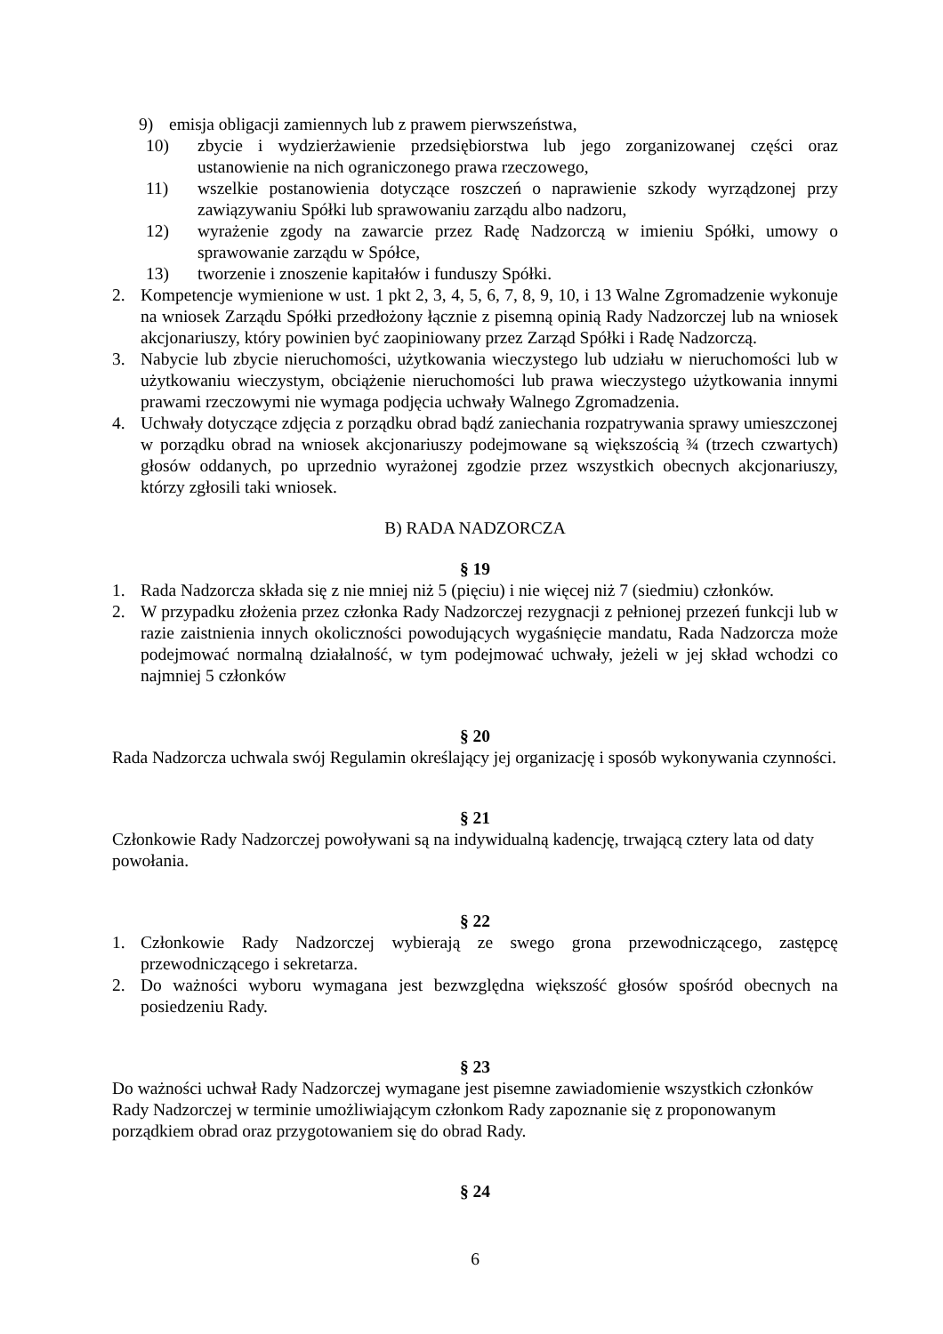9) emisja obligacji zamiennych lub z prawem pierwszeństwa,
10) zbycie i wydzierżawienie przedsiębiorstwa lub jego zorganizowanej części oraz ustanowienie na nich ograniczonego prawa rzeczowego,
11) wszelkie postanowienia dotyczące roszczeń o naprawienie szkody wyrządzonej przy zawiązywaniu Spółki lub sprawowaniu zarządu albo nadzoru,
12) wyrażenie zgody na zawarcie przez Radę Nadzorczą w imieniu Spółki, umowy o sprawowanie zarządu w Spółce,
13) tworzenie i znoszenie kapitałów i funduszy Spółki.
2. Kompetencje wymienione w ust. 1 pkt 2, 3, 4, 5, 6, 7, 8, 9, 10, i 13 Walne Zgromadzenie wykonuje na wniosek Zarządu Spółki przedłożony łącznie z pisemną opinią Rady Nadzorczej lub na wniosek akcjonariuszy, który powinien być zaopiniowany przez Zarząd Spółki i Radę Nadzorczą.
3. Nabycie lub zbycie nieruchomości, użytkowania wieczystego lub udziału w nieruchomości lub w użytkowaniu wieczystym, obciążenie nieruchomości lub prawa wieczystego użytkowania innymi prawami rzeczowymi nie wymaga podjęcia uchwały Walnego Zgromadzenia.
4. Uchwały dotyczące zdjęcia z porządku obrad bądź zaniechania rozpatrywania sprawy umieszczonej w porządku obrad na wniosek akcjonariuszy podejmowane są większością ¾ (trzech czwartych) głosów oddanych, po uprzednio wyrażonej zgodzie przez wszystkich obecnych akcjonariuszy, którzy zgłosili taki wniosek.
B) RADA NADZORCZA
§ 19
1. Rada Nadzorcza składa się z nie mniej niż 5 (pięciu) i nie więcej niż 7 (siedmiu) członków.
2. W przypadku złożenia przez członka Rady Nadzorczej rezygnacji z pełnionej przezeń funkcji lub w razie zaistnienia innych okoliczności powodujących wygaśnięcie mandatu, Rada Nadzorcza może podejmować normalną działalność, w tym podejmować uchwały, jeżeli w jej skład wchodzi co najmniej 5 członków
§ 20
Rada Nadzorcza uchwala swój Regulamin określający jej organizację i sposób wykonywania czynności.
§ 21
Członkowie Rady Nadzorczej powoływani są na indywidualną kadencję, trwającą cztery lata od daty powołania.
§ 22
1. Członkowie Rady Nadzorczej wybierają ze swego grona przewodniczącego, zastępcę przewodniczącego i sekretarza.
2. Do ważności wyboru wymagana jest bezwzględna większość głosów spośród obecnych na posiedzeniu Rady.
§ 23
Do ważności uchwał Rady Nadzorczej wymagane jest pisemne zawiadomienie wszystkich członków Rady Nadzorczej w terminie umożliwiającym członkom Rady zapoznanie się z proponowanym porządkiem obrad oraz przygotowaniem się do obrad Rady.
§ 24
6